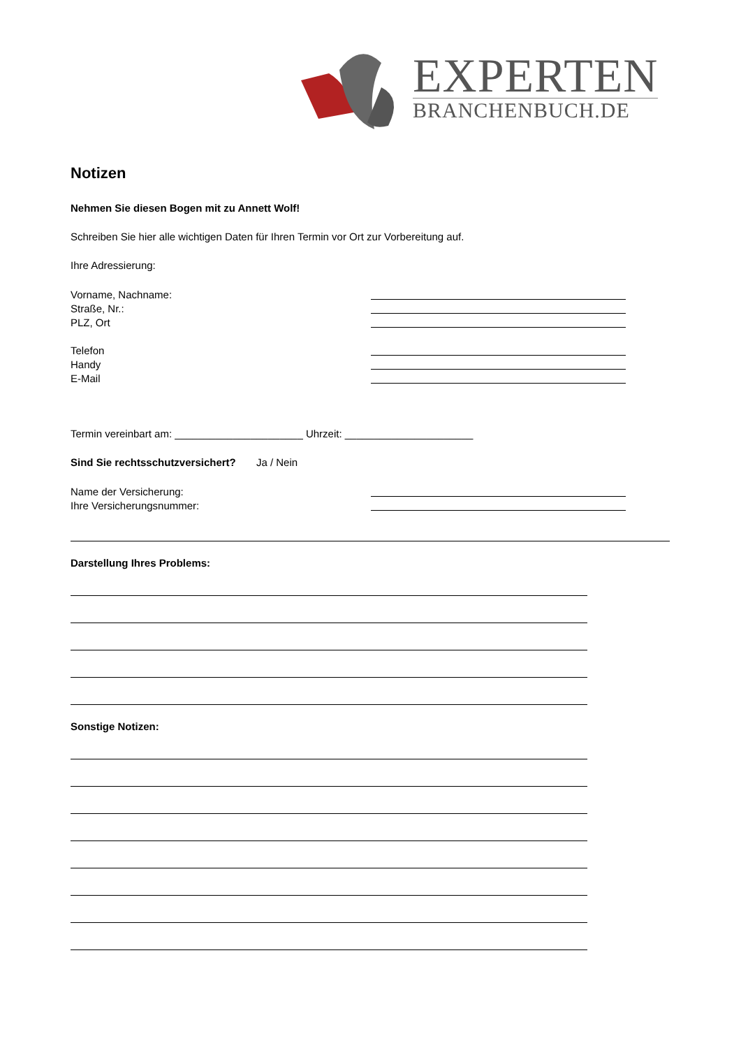EXPERTEN
BRANCHENBUCH.DE
Notizen
Nehmen Sie diesen Bogen mit zu Annett Wolf!
Schreiben Sie hier alle wichtigen Daten für Ihren Termin vor Ort zur Vorbereitung auf.
Ihre Adressierung:
Vorname, Nachname:
Straße, Nr.:
PLZ, Ort
Telefon
Handy
E-Mail
Termin vereinbart am: ______________________ Uhrzeit: ______________________
Sind Sie rechtsschutzversichert? Ja / Nein
Name der Versicherung:
Ihre Versicherungsnummer:
Darstellung Ihres Problems:
Sonstige Notizen: